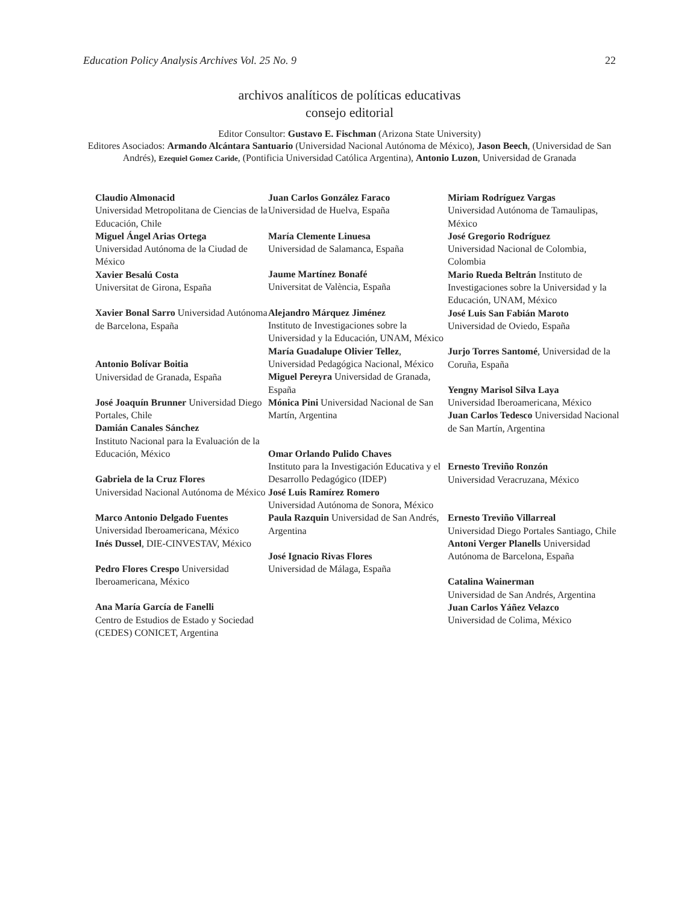Education Policy Analysis Archives Vol. 25 No. 9 22
archivos analíticos de políticas educativas
consejo editorial
Editor Consultor: Gustavo E. Fischman (Arizona State University)
Editores Asociados: Armando Alcántara Santuario (Universidad Nacional Autónoma de México), Jason Beech, (Universidad de San Andrés), Ezequiel Gomez Caride, (Pontificia Universidad Católica Argentina), Antonio Luzon, Universidad de Granada
Claudio Almonacid
Universidad Metropolitana de Ciencias de la Educación, Chile
Miguel Ángel Arias Ortega
Universidad Autónoma de la Ciudad de México
Xavier Besalú Costa
Universitat de Girona, España
Xavier Bonal Sarro Universidad Autónoma de Barcelona, España
Antonio Bolívar Boitia
Universidad de Granada, España
José Joaquín Brunner Universidad Diego Portales, Chile
Damián Canales Sánchez
Instituto Nacional para la Evaluación de la Educación, México
Gabriela de la Cruz Flores
Universidad Nacional Autónoma de México
Marco Antonio Delgado Fuentes
Universidad Iberoamericana, México
Inés Dussel, DIE-CINVESTAV, México
Pedro Flores Crespo Universidad Iberoamericana, México
Ana María García de Fanelli
Centro de Estudios de Estado y Sociedad (CEDES) CONICET, Argentina
Juan Carlos González Faraco
Universidad de Huelva, España
María Clemente Linuesa
Universidad de Salamanca, España
Jaume Martínez Bonafé
Universitat de València, España
Alejandro Márquez Jiménez
Instituto de Investigaciones sobre la Universidad y la Educación, UNAM, México
María Guadalupe Olivier Tellez, Universidad Pedagógica Nacional, México
Miguel Pereyra Universidad de Granada, España
Mónica Pini Universidad Nacional de San Martín, Argentina
Omar Orlando Pulido Chaves
Instituto para la Investigación Educativa y el Desarrollo Pedagógico (IDEP)
José Luis Ramírez Romero
Universidad Autónoma de Sonora, México
Paula Razquin Universidad de San Andrés, Argentina
José Ignacio Rivas Flores
Universidad de Málaga, España
Miriam Rodríguez Vargas
Universidad Autónoma de Tamaulipas, México
José Gregorio Rodríguez
Universidad Nacional de Colombia, Colombia
Mario Rueda Beltrán Instituto de Investigaciones sobre la Universidad y la Educación, UNAM, México
José Luis San Fabián Maroto
Universidad de Oviedo, España
Jurjo Torres Santomé, Universidad de la Coruña, España
Yengny Marisol Silva Laya
Universidad Iberoamericana, México
Juan Carlos Tedesco Universidad Nacional de San Martín, Argentina
Ernesto Treviño Ronzón
Universidad Veracruzana, México
Ernesto Treviño Villarreal
Universidad Diego Portales Santiago, Chile
Antoni Verger Planells Universidad Autónoma de Barcelona, España
Catalina Wainerman
Universidad de San Andrés, Argentina
Juan Carlos Yáñez Velazco
Universidad de Colima, México